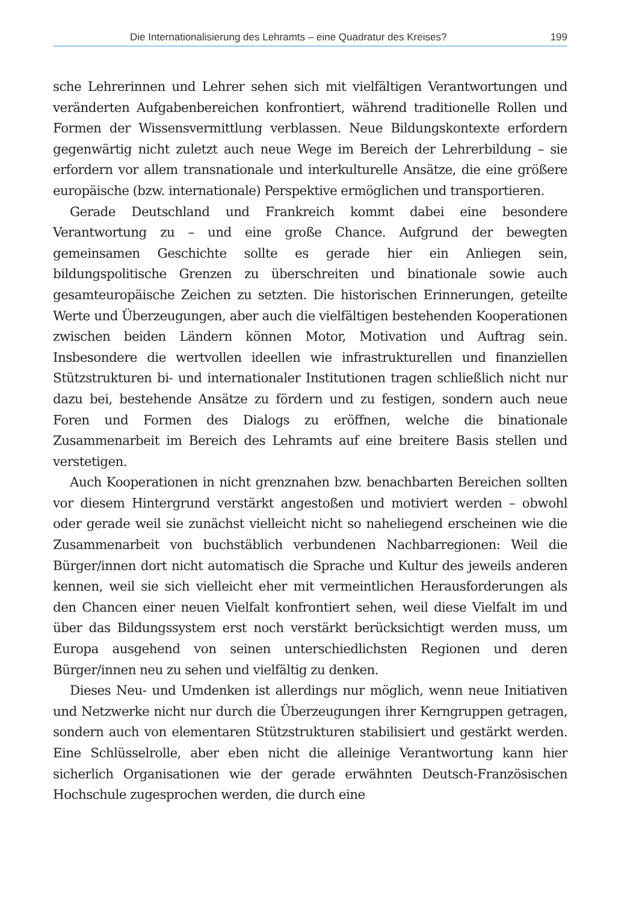Die Internationalisierung des Lehramts – eine Quadratur des Kreises? 199
sche Lehrerinnen und Lehrer sehen sich mit vielfältigen Verantwortungen und veränderten Aufgabenbereichen konfrontiert, während traditionelle Rollen und Formen der Wissensvermittlung verblassen. Neue Bildungskontexte erfordern gegenwärtig nicht zuletzt auch neue Wege im Bereich der Lehrerbildung – sie erfordern vor allem transnationale und interkulturelle Ansätze, die eine größere europäische (bzw. internationale) Perspektive ermöglichen und transportieren.
Gerade Deutschland und Frankreich kommt dabei eine besondere Verantwortung zu – und eine große Chance. Aufgrund der bewegten gemeinsamen Geschichte sollte es gerade hier ein Anliegen sein, bildungspolitische Grenzen zu überschreiten und binationale sowie auch gesamteuropäische Zeichen zu setzten. Die historischen Erinnerungen, geteilte Werte und Überzeugungen, aber auch die vielfältigen bestehenden Kooperationen zwischen beiden Ländern können Motor, Motivation und Auftrag sein. Insbesondere die wertvollen ideellen wie infrastrukturellen und finanziellen Stützstrukturen bi- und internationaler Institutionen tragen schließlich nicht nur dazu bei, bestehende Ansätze zu fördern und zu festigen, sondern auch neue Foren und Formen des Dialogs zu eröffnen, welche die binationale Zusammenarbeit im Bereich des Lehramts auf eine breitere Basis stellen und verstetigen.
Auch Kooperationen in nicht grenznahen bzw. benachbarten Bereichen sollten vor diesem Hintergrund verstärkt angestoßen und motiviert werden – obwohl oder gerade weil sie zunächst vielleicht nicht so naheliegend erscheinen wie die Zusammenarbeit von buchstäblich verbundenen Nachbarregionen: Weil die Bürger/innen dort nicht automatisch die Sprache und Kultur des jeweils anderen kennen, weil sie sich vielleicht eher mit vermeintlichen Herausforderungen als den Chancen einer neuen Vielfalt konfrontiert sehen, weil diese Vielfalt im und über das Bildungssystem erst noch verstärkt berücksichtigt werden muss, um Europa ausgehend von seinen unterschiedlichsten Regionen und deren Bürger/innen neu zu sehen und vielfältig zu denken.
Dieses Neu- und Umdenken ist allerdings nur möglich, wenn neue Initiativen und Netzwerke nicht nur durch die Überzeugungen ihrer Kerngruppen getragen, sondern auch von elementaren Stützstrukturen stabilisiert und gestärkt werden. Eine Schlüsselrolle, aber eben nicht die alleinige Verantwortung kann hier sicherlich Organisationen wie der gerade erwähnten Deutsch-Französischen Hochschule zugesprochen werden, die durch eine